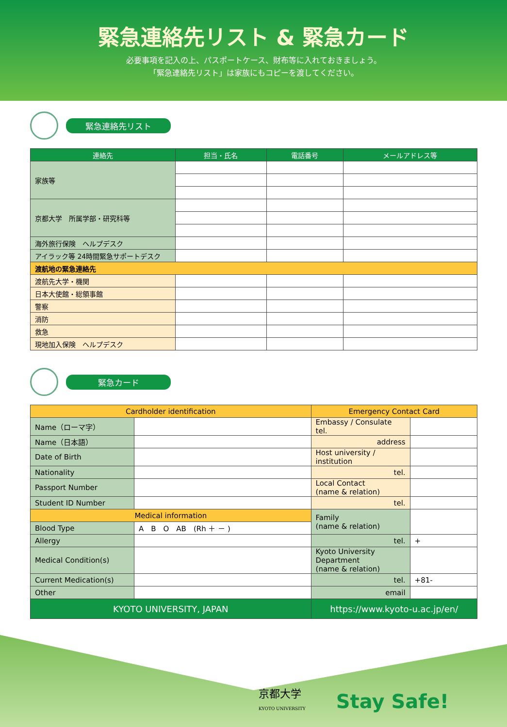緊急連絡先リスト & 緊急カード
必要事項を記入の上、パスポートケース、財布等に入れておきましょう。
「緊急連絡先リスト」は家族にもコピーを渡してください。
緊急連絡先リスト
| 連絡先 | 担当・氏名 | 電話番号 | メールアドレス等 |
| --- | --- | --- | --- |
| 家族等 | | | |
| 京都大学 所属学部・研究科等 | | | |
| 海外旅行保険 ヘルプデスク | | | |
| アイラック等 24時間緊急サポートデスク | | | |
| 渡航地の緊急連絡先 | | | |
| 渡航先大学・機関 | | | |
| 日本大使館・総領事館 | | | |
| 警察 | | | |
| 消防 | | | |
| 救急 | | | |
| 現地加入保険 ヘルプデスク | | | |
緊急カード
| Cardholder identification | | Emergency Contact Card | |
| Name（ローマ字） | | Embassy / Consulate tel. | |
| Name（日本語） | | address | |
| Date of Birth | | Host university / institution | |
| Nationality | | tel. | |
| Passport Number | | Local Contact (name & relation) | |
| Student ID Number | | tel. | |
| Medical information | | Family (name & relation) | |
| Blood Type | A B O AB (Rh ＋ － ) | | |
| Allergy | | tel. | + |
| Medical Condition(s) | | Kyoto University Department (name & relation) | |
| Current Medication(s) | | tel. | +81- |
| Other | | email | |
| KYOTO UNIVERSITY, JAPAN | | https://www.kyoto-u.ac.jp/en/ | |
京都大学
KYOTO UNIVERSITY
Stay Safe!